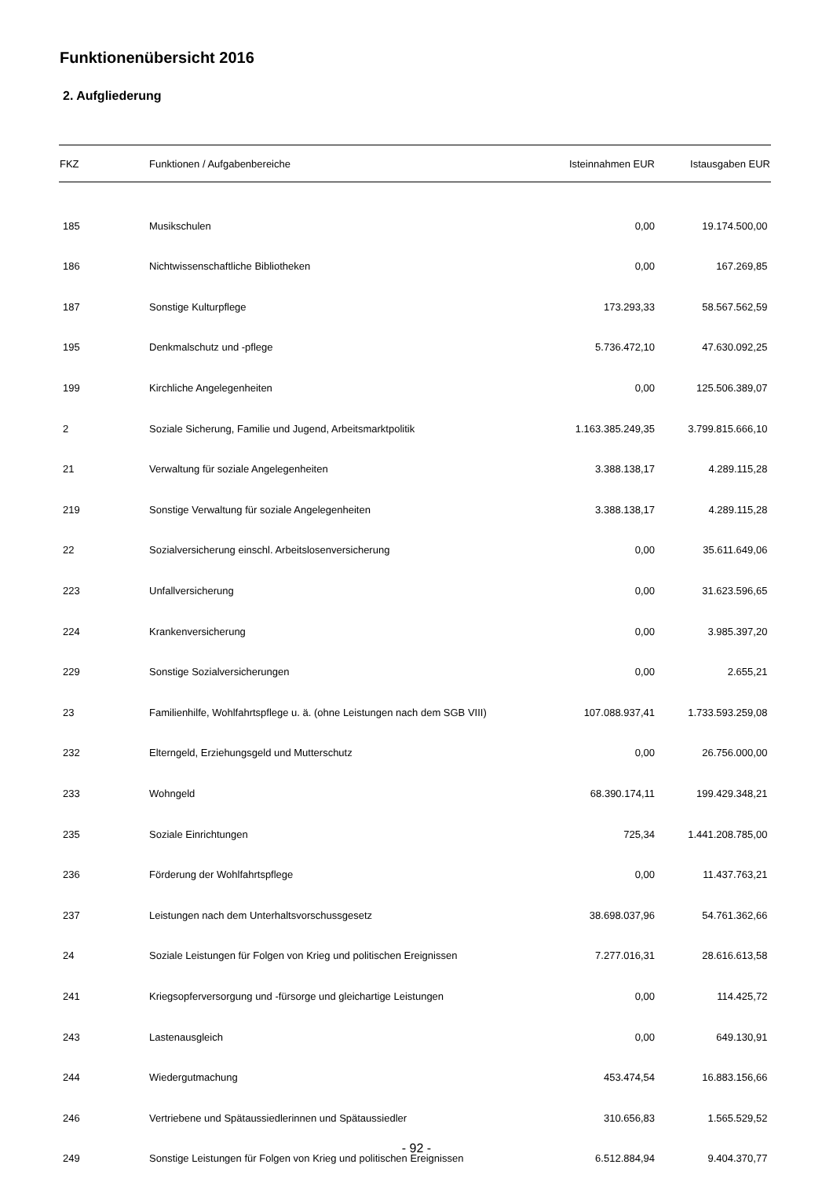Funktionenübersicht 2016
2. Aufgliederung
| FKZ | Funktionen / Aufgabenbereiche | Isteinnahmen EUR | Istausgaben EUR |
| --- | --- | --- | --- |
| 185 | Musikschulen | 0,00 | 19.174.500,00 |
| 186 | Nichtwissenschaftliche Bibliotheken | 0,00 | 167.269,85 |
| 187 | Sonstige Kulturpflege | 173.293,33 | 58.567.562,59 |
| 195 | Denkmalschutz und -pflege | 5.736.472,10 | 47.630.092,25 |
| 199 | Kirchliche Angelegenheiten | 0,00 | 125.506.389,07 |
| 2 | Soziale Sicherung, Familie und Jugend, Arbeitsmarktpolitik | 1.163.385.249,35 | 3.799.815.666,10 |
| 21 | Verwaltung für soziale Angelegenheiten | 3.388.138,17 | 4.289.115,28 |
| 219 | Sonstige Verwaltung für soziale Angelegenheiten | 3.388.138,17 | 4.289.115,28 |
| 22 | Sozialversicherung einschl. Arbeitslosenversicherung | 0,00 | 35.611.649,06 |
| 223 | Unfallversicherung | 0,00 | 31.623.596,65 |
| 224 | Krankenversicherung | 0,00 | 3.985.397,20 |
| 229 | Sonstige Sozialversicherungen | 0,00 | 2.655,21 |
| 23 | Familienhilfe, Wohlfahrtspflege u. ä. (ohne Leistungen nach dem SGB VIII) | 107.088.937,41 | 1.733.593.259,08 |
| 232 | Elterngeld, Erziehungsgeld und Mutterschutz | 0,00 | 26.756.000,00 |
| 233 | Wohngeld | 68.390.174,11 | 199.429.348,21 |
| 235 | Soziale Einrichtungen | 725,34 | 1.441.208.785,00 |
| 236 | Förderung der Wohlfahrtspflege | 0,00 | 11.437.763,21 |
| 237 | Leistungen nach dem Unterhaltsvorschussgesetz | 38.698.037,96 | 54.761.362,66 |
| 24 | Soziale Leistungen für Folgen von Krieg und politischen Ereignissen | 7.277.016,31 | 28.616.613,58 |
| 241 | Kriegsopferversorgung und -fürsorge und gleichartige Leistungen | 0,00 | 114.425,72 |
| 243 | Lastenausgleich | 0,00 | 649.130,91 |
| 244 | Wiedergutmachung | 453.474,54 | 16.883.156,66 |
| 246 | Vertriebene und Spätaussiedlerinnen und Spätaussiedler | 310.656,83 | 1.565.529,52 |
| 249 | Sonstige Leistungen für Folgen von Krieg und politischen Ereignissen | 6.512.884,94 | 9.404.370,77 |
- 92 -